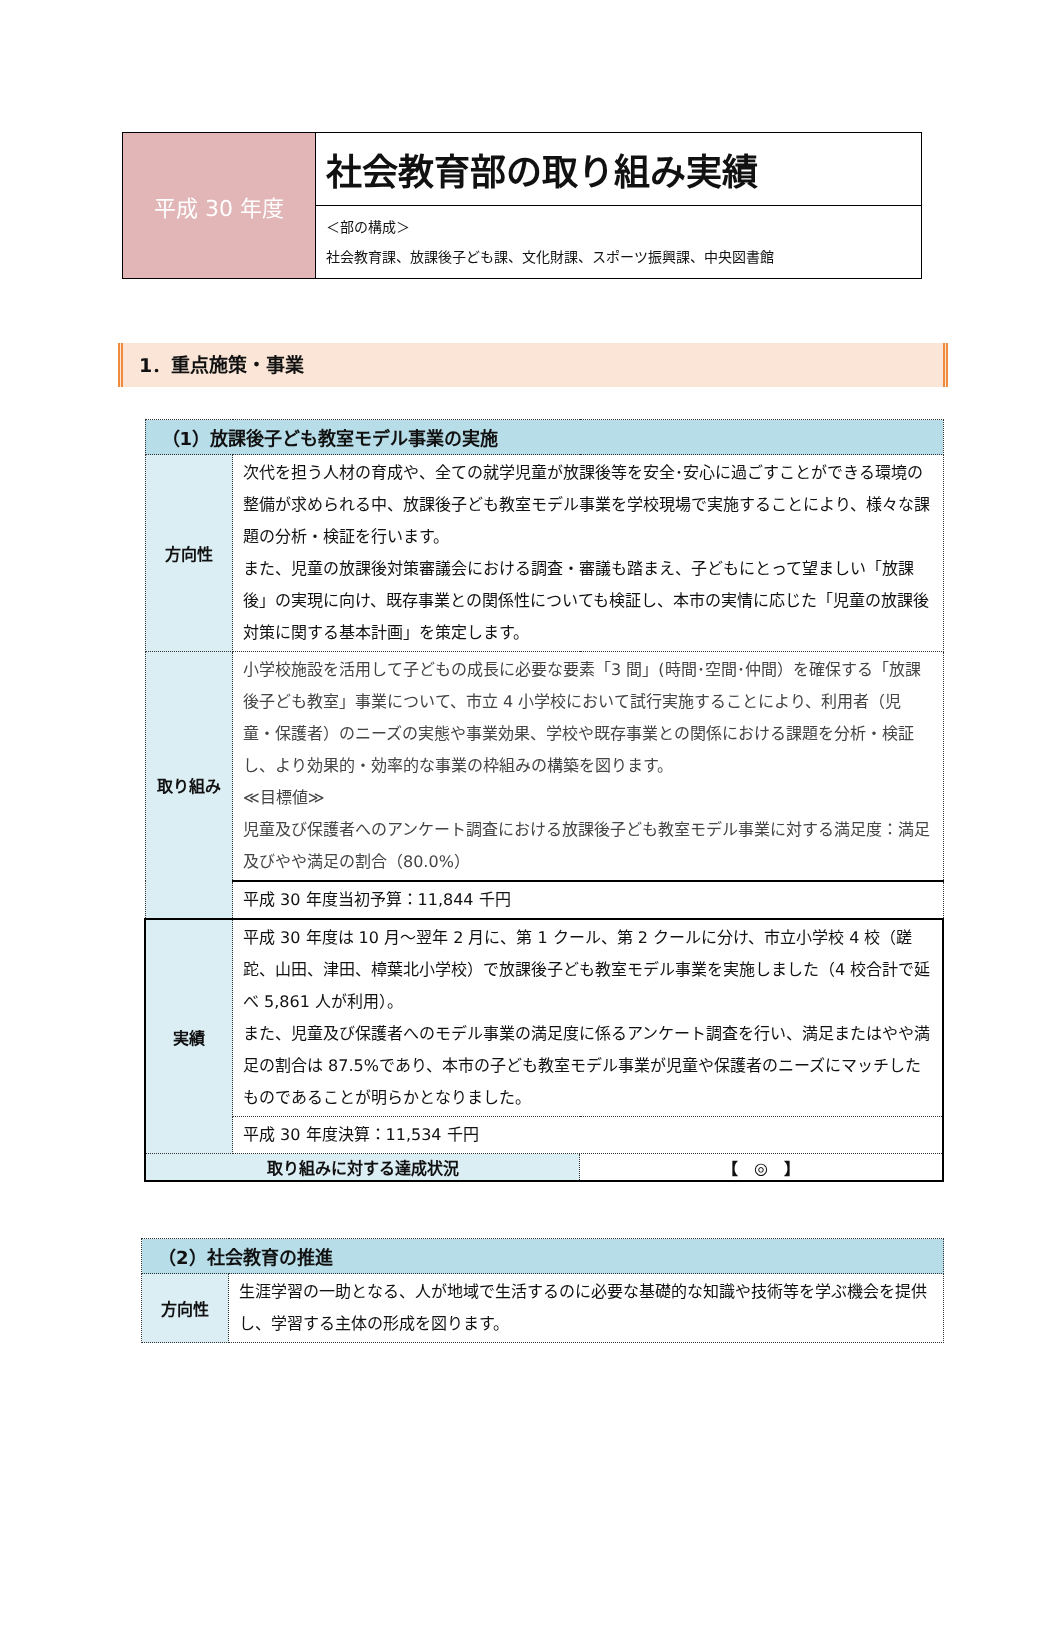| 平成 30 年度 | 社会教育部の取り組み実績 |
| | ＜部の構成＞ 社会教育課、放課後子ども課、文化財課、スポーツ振興課、中央図書館 |
1．重点施策・事業
| （1）放課後子ども教室モデル事業の実施 | | |
| --- | --- | --- |
| 方向性 | 次代を担う人材の育成や、全ての就学児童が放課後等を安全･安心に過ごすことができる環境の整備が求められる中、放課後子ども教室モデル事業を学校現場で実施することにより、様々な課題の分析・検証を行います。 また、児童の放課後対策審議会における調査・審議も踏まえ、子どもにとって望ましい「放課後」の実現に向け、既存事業との関係性についても検証し、本市の実情に応じた「児童の放課後対策に関する基本計画」を策定します。 | |
| 取り組み | 小学校施設を活用して子どもの成長に必要な要素「3 間」(時間･空間･仲間）を確保する「放課後子ども教室」事業について、市立 4 小学校において試行実施することにより、利用者（児童・保護者）のニーズの実態や事業効果、学校や既存事業との関係における課題を分析・検証し、より効果的・効率的な事業の枠組みの構築を図ります。 ≪目標値≫ 児童及び保護者へのアンケート調査における放課後子ども教室モデル事業に対する満足度：満足及びやや満足の割合（80.0%） | |
| | 平成 30 年度当初予算：11,844 千円 | |
| 実績 | 平成 30 年度は 10 月～翌年 2 月に、第 1 クール、第 2 クールに分け、市立小学校 4 校（蹉跎、山田、津田、樟葉北小学校）で放課後子ども教室モデル事業を実施しました（4 校合計で延べ 5,861 人が利用）。 また、児童及び保護者へのモデル事業の満足度に係るアンケート調査を行い、満足またはやや満足の割合は 87.5%であり、本市の子ども教室モデル事業が児童や保護者のニーズにマッチしたものであることが明らかとなりました。 | |
| | 平成 30 年度決算：11,534 千円 | |
| 取り組みに対する達成状況 | | 【 ◎ 】 |
| （2）社会教育の推進 | |
| --- | --- |
| 方向性 | 生涯学習の一助となる、人が地域で生活するのに必要な基礎的な知識や技術等を学ぶ機会を提供し、学習する主体の形成を図ります。 |